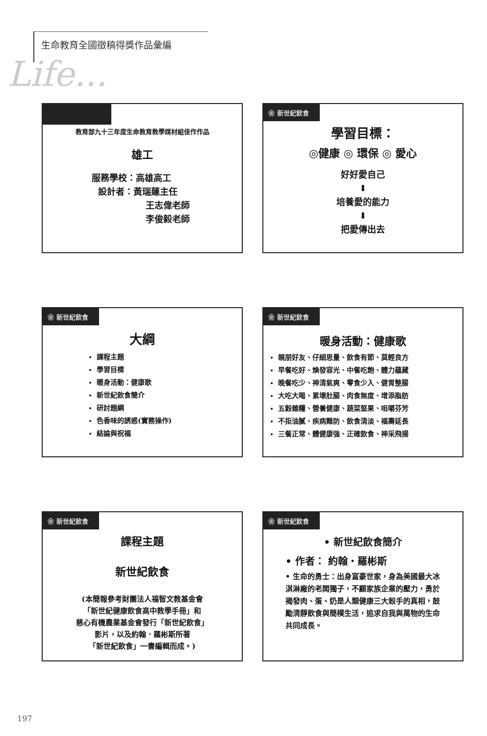生命教育全國徵稿得獎作品彙編
Life...
教育部九十三年度生命教育教學媒材組佳作作品
雄工
服務學校：高雄高工
設計者：黃瑞蓮主任
王志偉老師
李俊毅老師
❀ 新世紀飲食
學習目標：
◎健康 ◎ 環保 ◎ 愛心
好好愛自己
⬇
培養愛的能力
⬇
把愛傳出去
❀ 新世紀飲食
大綱
課程主題
學習目標
暖身活動：健康歌
新世紀飲食簡介
研討題綱
色香味的誘惑(實務操作)
結論與祝福
❀ 新世紀飲食
暖身活動：健康歌
親朋好友、仔細思量、飲食有節、莫輕良方
早餐吃好、煥發容光、中餐吃飽、體力蘊藏
晚餐吃少、神清氣爽、零食少入、健胃整腸
大吃大喝、累壞肚腸、肉食無度、增添脂肪
五穀雜糧、營養健康、蔬菜堅果、咀嚼芬芳
不拒油膩、疾病難防、飲食清淡、福壽延長
三餐正常、體健康強、正確飲食、神采飛揚
❀ 新世紀飲食
課程主題
新世紀飲食
(本簡報參考財團法人福智文教基金會
「新世紀健康飲食高中教學手冊」和
慈心有機農業基金會發行「新世紀飲食」
影片，以及約翰．羅彬斯所著
「新世紀飲食」一書編輯而成。)
❀ 新世紀飲食
• 新世紀飲食簡介
• 作者： 約翰‧羅彬斯
• 生命的勇士：出身富豪世家，身為美國最大冰淇淋廠的老闆獨子，不顧家族企業的壓力，勇於揭發肉、蛋、奶是人類健康三大殺手的真相，鼓勵清靜飲食與簡樸生活，追求自我與萬物的生命共同成長。
197